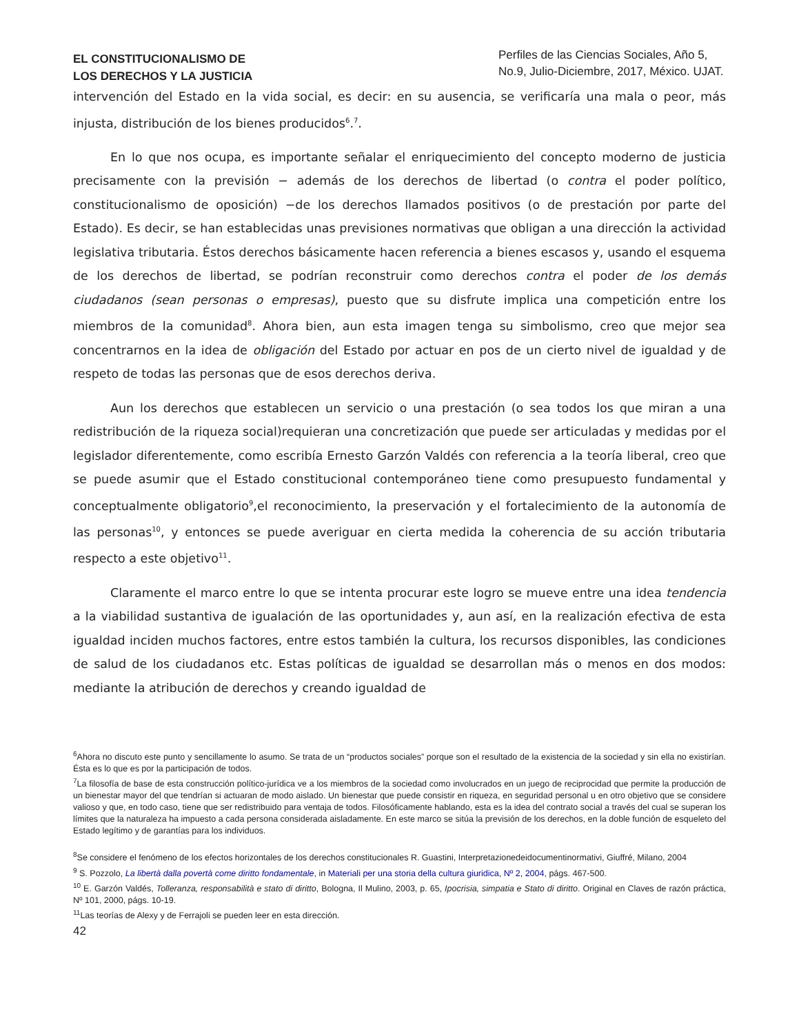EL CONSTITUCIONALISMO DE
LOS DERECHOS Y LA JUSTICIA
Perfiles de las Ciencias Sociales, Año 5, No.9, Julio-Diciembre, 2017, México. UJAT.
intervención del Estado en la vida social, es decir: en su ausencia, se verificaría una mala o peor, más injusta, distribución de los bienes producidos<sup>6</sup>.<sup>7</sup>.
En lo que nos ocupa, es importante señalar el enriquecimiento del concepto moderno de justicia precisamente con la previsión − además de los derechos de libertad (o contra el poder político, constitucionalismo de oposición) −de los derechos llamados positivos (o de prestación por parte del Estado). Es decir, se han establecidas unas previsiones normativas que obligan a una dirección la actividad legislativa tributaria. Éstos derechos básicamente hacen referencia a bienes escasos y, usando el esquema de los derechos de libertad, se podrían reconstruir como derechos contra el poder de los demás ciudadanos (sean personas o empresas), puesto que su disfrute implica una competición entre los miembros de la comunidad<sup>8</sup>. Ahora bien, aun esta imagen tenga su simbolismo, creo que mejor sea concentrarnos en la idea de obligación del Estado por actuar en pos de un cierto nivel de igualdad y de respeto de todas las personas que de esos derechos deriva.
Aun los derechos que establecen un servicio o una prestación (o sea todos los que miran a una redistribución de la riqueza social)requieran una concretización que puede ser articuladas y medidas por el legislador diferentemente, como escribía Ernesto Garzón Valdés con referencia a la teoría liberal, creo que se puede asumir que el Estado constitucional contemporáneo tiene como presupuesto fundamental y conceptualmente obligatorio<sup>9</sup>,el reconocimiento, la preservación y el fortalecimiento de la autonomía de las personas<sup>10</sup>, y entonces se puede averiguar en cierta medida la coherencia de su acción tributaria respecto a este objetivo<sup>11</sup>.
Claramente el marco entre lo que se intenta procurar este logro se mueve entre una idea tendencia a la viabilidad sustantiva de igualación de las oportunidades y, aun así, en la realización efectiva de esta igualdad inciden muchos factores, entre estos también la cultura, los recursos disponibles, las condiciones de salud de los ciudadanos etc. Estas políticas de igualdad se desarrollan más o menos en dos modos: mediante la atribución de derechos y creando igualdad de
<sup>6</sup> Ahora no discuto este punto y sencillamente lo asumo. Se trata de un “productos sociales” porque son el resultado de la existencia de la sociedad y sin ella no existirían. Ésta es lo que es por la participación de todos.
<sup>7</sup> La filosofía de base de esta construcción político-jurídica ve a los miembros de la sociedad como involucrados en un juego de reciprocidad que permite la producción de un bienestar mayor del que tendrían si actuaran de modo aislado. Un bienestar que puede consistir en riqueza, en seguridad personal u en otro objetivo que se considere valioso y que, en todo caso, tiene que ser redistribuido para ventaja de todos. Filosóficamente hablando, esta es la idea del contrato social a través del cual se superan los límites que la naturaleza ha impuesto a cada persona considerada aisladamente. En este marco se sitúa la previsión de los derechos, en la doble función de esqueleto del Estado legítimo y de garantías para los individuos.
<sup>8</sup> Se considere el fenómeno de los efectos horizontales de los derechos constitucionales R. Guastini, Interpretazionedeidocumentinormativi, Giuffré, Milano, 2004
<sup>9</sup> S. Pozzolo, La libertà dalla povertà come diritto fondamentale, in Materiali per una storia della cultura giuridica, Nº 2, 2004, págs. 467-500.
<sup>10</sup> E. Garzón Valdés, Tolleranza, responsabilità e stato di diritto, Bologna, Il Mulino, 2003, p. 65, Ipocrisia, simpatia e Stato di diritto. Original en Claves de razón práctica, Nº 101, 2000, págs. 10-19.
<sup>11</sup> Las teorías de Alexy y de Ferrajoli se pueden leer en esta dirección.
42